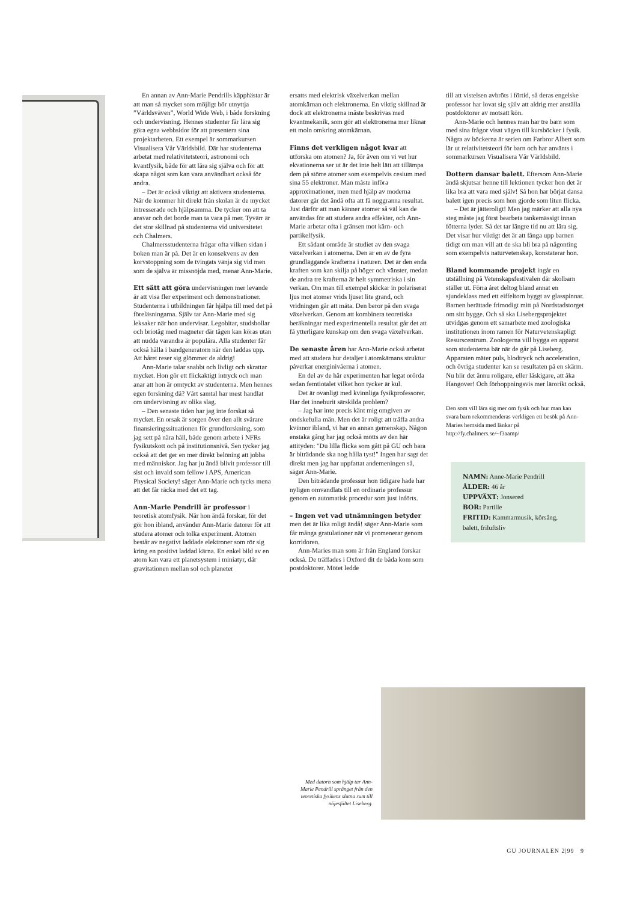En annan av Ann-Marie Pendrills käpphästar är att man så mycket som möjligt bör utnyttja ”Världsväven”, World Wide Web, i både forskning och undervisning. Hennes studenter får lära sig göra egna webbsidor för att presentera sina projektarbeten. Ett exempel är sommarkursen Visualisera Vår Världsbild. Där har studenterna arbetat med relativitetsteori, astronomi och kvantfysik, både för att lära sig själva och för att skapa något som kan vara användbart också för andra.
– Det är också viktigt att aktivera studenterna. När de kommer hit direkt från skolan är de mycket intresserade och hjälpsamma. De tycker om att ta ansvar och det borde man ta vara på mer. Tyvärr är det stor skillnad på studenterna vid universitetet och Chalmers.
Chalmersstudenterna frågar ofta vilken sidan i boken man är på. Det är en konsekvens av den korvstoppning som de tvingats vänja sig vid men som de själva är missnöjda med, menar Ann-Marie.
Ett sätt att göra undervisningen mer levande är att visa fler experiment och demonstrationer. Studenterna i utbildningen får hjälpa till med det på föreläsningarna. Själv tar Ann-Marie med sig leksaker när hon undervisar. Legobitar, studsbollar och briotåg med magneter där tågen kan köras utan att nudda varandra är populära. Alla studenter får också hålla i bandgeneratorn när den laddas upp. Att håret reser sig glömmer de aldrig!
Ann-Marie talar snabbt och livligt och skrattar mycket. Hon gör ett flickaktigt intryck och man anar att hon är omtyckt av studenterna. Men hennes egen forskning då? Vårt samtal har mest handlat om undervisning av olika slag.
– Den senaste tiden har jag inte forskat så mycket. En orsak är sorgen över den allt svårare finansieringssituationen för grundforskning, som jag sett på nära håll, både genom arbete i NFRs fysikutskott och på institutionsnivå. Sen tycker jag också att det ger en mer direkt belöning att jobba med människor. Jag har ju ändå blivit professor till sist och invald som fellow i APS, American Physical Society! säger Ann-Marie och tycks mena att det får räcka med det ett tag.
Ann-Marie Pendrill är professor i teoretisk atomfysik. När hon ändå forskar, för det gör hon ibland, använder Ann-Marie datorer för att studera atomer och tolka experiment. Atomen består av negativt laddade elektroner som rör sig kring en positivt laddad kärna. En enkel bild av en atom kan vara ett planetsystem i miniatyr, där gravitationen mellan sol och planeter
ersatts med elektrisk växelverkan mellan atomkärnan och elektronerna. En viktig skillnad är dock att elektronerna måste beskrivas med kvantmekanik, som gör att elektronerna mer liknar ett moln omkring atomkärnan.
Finns det verkligen något kvar att utforska om atomen? Ja, för även om vi vet hur ekvationerna ser ut är det inte helt lätt att tillämpa dem på större atomer som exempelvis cesium med sina 55 elektroner. Man måste införa approximationer, men med hjälp av moderna datorer går det ändå ofta att få noggranna resultat. Just därför att man känner atomer så väl kan de användas för att studera andra effekter, och Ann-Marie arbetar ofta i gränsen mot kärn- och partikelfysik.
Ett sådant område är studiet av den svaga växelverkan i atomerna. Den är en av de fyra grundläggande krafterna i naturen. Det är den enda kraften som kan skilja på höger och vänster, medan de andra tre krafterna är helt symmetriska i sin verkan. Om man till exempel skickar in polariserat ljus mot atomer vrids ljuset lite grand, och vridningen går att mäta. Den beror på den svaga växelverkan. Genom att kombinera teoretiska beräkningar med experimentella resultat går det att få ytterligare kunskap om den svaga växelverkan.
De senaste åren har Ann-Marie också arbetat med att studera hur detaljer i atomkärnans struktur påverkar energinivåerna i atomen.
En del av de här experimenten har legat orörda sedan femtiotalet vilket hon tycker är kul.
Det är ovanligt med kvinnliga fysikprofessorer. Har det inneburit särskilda problem?
– Jag har inte precis känt mig omgiven av ondskefulla män. Men det är roligt att träffa andra kvinnor ibland, vi har en annan gemenskap. Någon enstaka gång har jag också mötts av den här attityden: "Du lilla flicka som gått på GU och bara är biträdande ska nog hålla tyst!" Ingen har sagt det direkt men jag har uppfattat andemeningen så, säger Ann-Marie.
Den biträdande professur hon tidigare hade har nyligen omvandlats till en ordinarie professur genom en automatisk procedur som just införts.
– Ingen vet vad utnämningen betyder men det är lika roligt ändå! säger Ann-Marie som får många gratulationer när vi promenerar genom korridoren.
Ann-Maries man som är från England forskar också. De träffades i Oxford dit de båda kom som postdoktorer. Mötet ledde
till att vistelsen avbröts i förtid, så deras engelske professor har lovat sig själv att aldrig mer anställa postdoktorer av motsatt kön.
Ann-Marie och hennes man har tre barn som med sina frågor visat vägen till kursböcker i fysik. Några av böckerna är serien om Farbror Albert som lär ut relativitetsteori för barn och har använts i sommarkursen Visualisera Vår Världsbild.
Dottern dansar balett. Eftersom Ann-Marie ändå skjutsar henne till lektionen tycker hon det är lika bra att vara med själv! Så hon har börjat dansa balett igen precis som hon gjorde som liten flicka.
– Det är jätteroligt! Men jag märker att alla nya steg måste jag först bearbeta tankemässigt innan fötterna lyder. Så det tar längre tid nu att lära sig. Det visar hur viktigt det är att fånga upp barnen tidigt om man vill att de ska bli bra på någonting som exempelvis naturvetenskap, konstaterar hon.
Bland kommande projekt ingår en utställning på Vetenskapsfestivalen där skolbarn ställer ut. Förra året deltog bland annat en sjundeklass med ett eiffeltorn byggt av glasspinnar. Barnen berättade frimodigt mitt på Nordstadstorget om sitt bygge. Och så ska Lisebergsprojektet utvidgas genom ett samarbete med zoologiska institutionen inom ramen för Naturvetenskapligt Resurscentrum. Zoologerna vill bygga en apparat som studenterna bär när de går på Liseberg. Apparaten mäter puls, blodtryck och acceleration, och övriga studenter kan se resultaten på en skärm. Nu blir det ännu roligare, eller läskigare, att åka Hangover! Och förhoppningsvis mer lärorikt också.
Den som vill lära sig mer om fysik och hur man kan svara barn rekommenderas verkligen ett besök på Ann-Maries hemsida med länkar på http://fy.chalmers.se/~f3aamp/
NAMN: Anne-Marie Pendrill
ÅLDER: 46 år
UPPVÄXT: Jonsered
BOR: Partille
FRITID: Kammarmusik, körsång, balett, friluftsliv
Med datorn som hjälp tar Ann-Marie Pendrill språnget från den teoretiska fysikens slutna rum till nöjesfältet Liseberg.
GU JOURNALEN 2|99 9